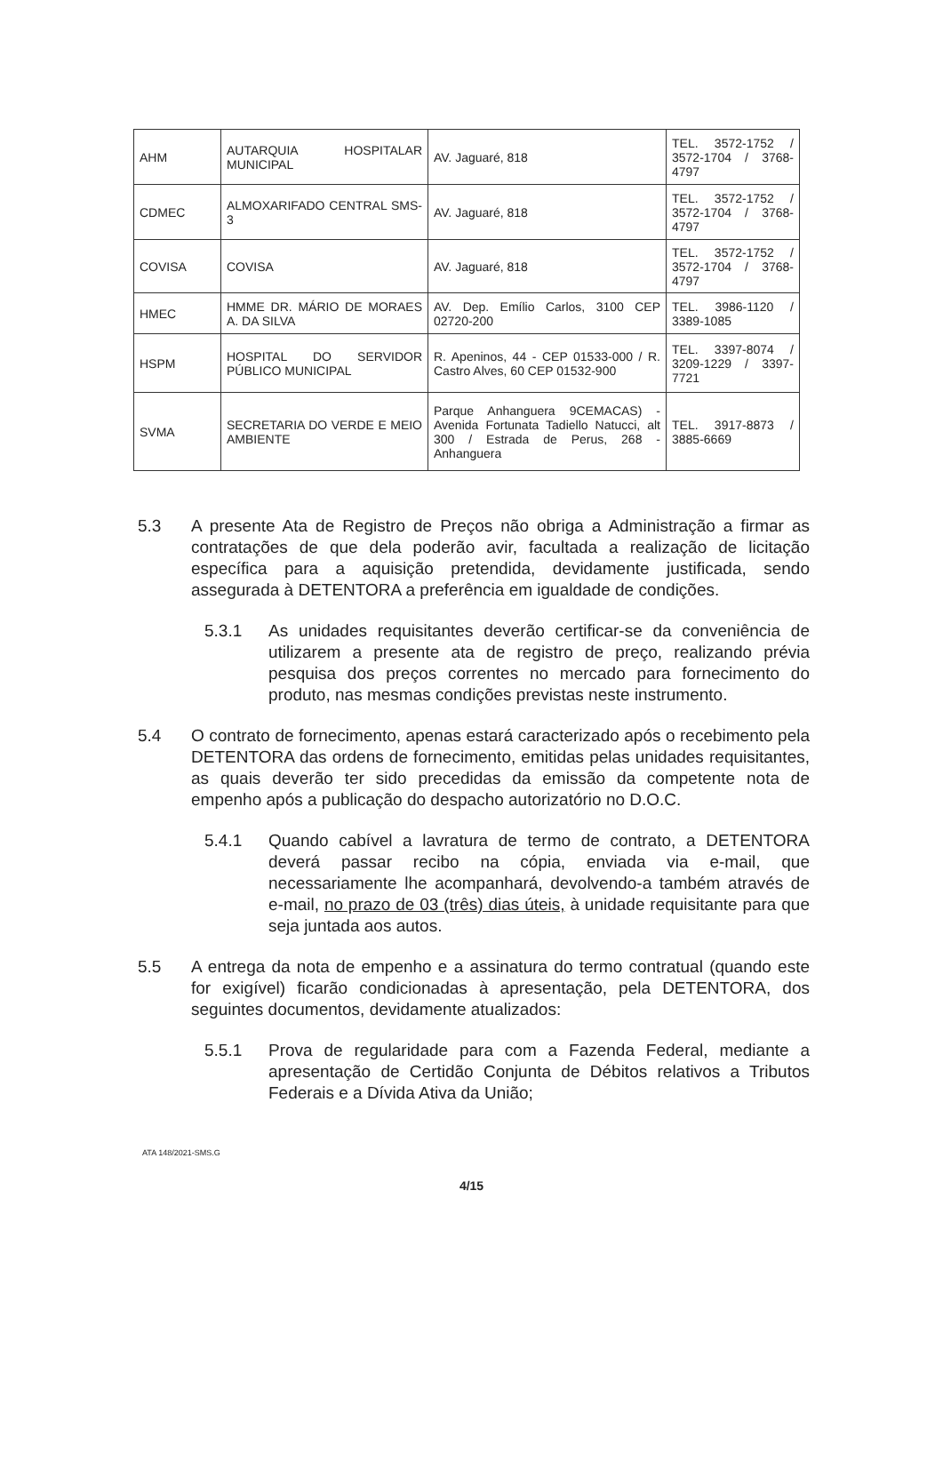| AHM | AUTARQUIA HOSPITALAR MUNICIPAL | AV. Jaguaré, 818 | TEL. 3572-1752 / 3572-1704 / 3768-4797 |
| CDMEC | ALMOXARIFADO CENTRAL SMS-3 | AV. Jaguaré, 818 | TEL. 3572-1752 / 3572-1704 / 3768-4797 |
| COVISA | COVISA | AV. Jaguaré, 818 | TEL. 3572-1752 / 3572-1704 / 3768-4797 |
| HMEC | HMME DR. MÁRIO DE MORAES A. DA SILVA | AV. Dep. Emílio Carlos, 3100 CEP 02720-200 | TEL. 3986-1120 / 3389-1085 |
| HSPM | HOSPITAL DO SERVIDOR PÚBLICO MUNICIPAL | R. Apeninos, 44 - CEP 01533-000 / R. Castro Alves, 60 CEP 01532-900 | TEL. 3397-8074 / 3209-1229 / 3397-7721 |
| SVMA | SECRETARIA DO VERDE E MEIO AMBIENTE | Parque Anhanguera 9CEMACAS) - Avenida Fortunata Tadiello Natucci, alt 300 / Estrada de Perus, 268 - Anhanguera | TEL. 3917-8873 / 3885-6669 |
5.3 A presente Ata de Registro de Preços não obriga a Administração a firmar as contratações de que dela poderão avir, facultada a realização de licitação específica para a aquisição pretendida, devidamente justificada, sendo assegurada à DETENTORA a preferência em igualdade de condições.
5.3.1 As unidades requisitantes deverão certificar-se da conveniência de utilizarem a presente ata de registro de preço, realizando prévia pesquisa dos preços correntes no mercado para fornecimento do produto, nas mesmas condições previstas neste instrumento.
5.4 O contrato de fornecimento, apenas estará caracterizado após o recebimento pela DETENTORA das ordens de fornecimento, emitidas pelas unidades requisitantes, as quais deverão ter sido precedidas da emissão da competente nota de empenho após a publicação do despacho autorizatório no D.O.C.
5.4.1 Quando cabível a lavratura de termo de contrato, a DETENTORA deverá passar recibo na cópia, enviada via e-mail, que necessariamente lhe acompanhará, devolvendo-a também através de e-mail, no prazo de 03 (três) dias úteis, à unidade requisitante para que seja juntada aos autos.
5.5 A entrega da nota de empenho e a assinatura do termo contratual (quando este for exigível) ficarão condicionadas à apresentação, pela DETENTORA, dos seguintes documentos, devidamente atualizados:
5.5.1 Prova de regularidade para com a Fazenda Federal, mediante a apresentação de Certidão Conjunta de Débitos relativos a Tributos Federais e a Dívida Ativa da União;
ATA 148/2021-SMS.G
4/15